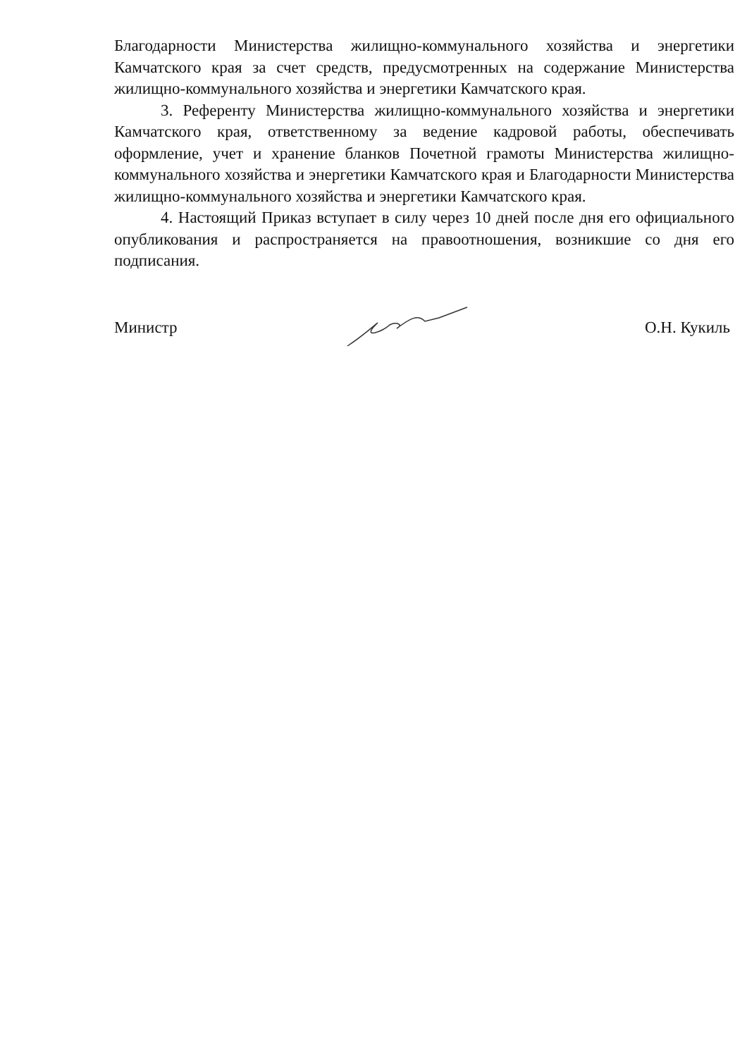Благодарности Министерства жилищно-коммунального хозяйства и энергетики Камчатского края за счет средств, предусмотренных на содержание Министерства жилищно-коммунального хозяйства и энергетики Камчатского края.
3. Референту Министерства жилищно-коммунального хозяйства и энергетики Камчатского края, ответственному за ведение кадровой работы, обеспечивать оформление, учет и хранение бланков Почетной грамоты Министерства жилищно-коммунального хозяйства и энергетики Камчатского края и Благодарности Министерства жилищно-коммунального хозяйства и энергетики Камчатского края.
4. Настоящий Приказ вступает в силу через 10 дней после дня его официального опубликования и распространяется на правоотношения, возникшие со дня его подписания.
Министр О.Н. Кукиль